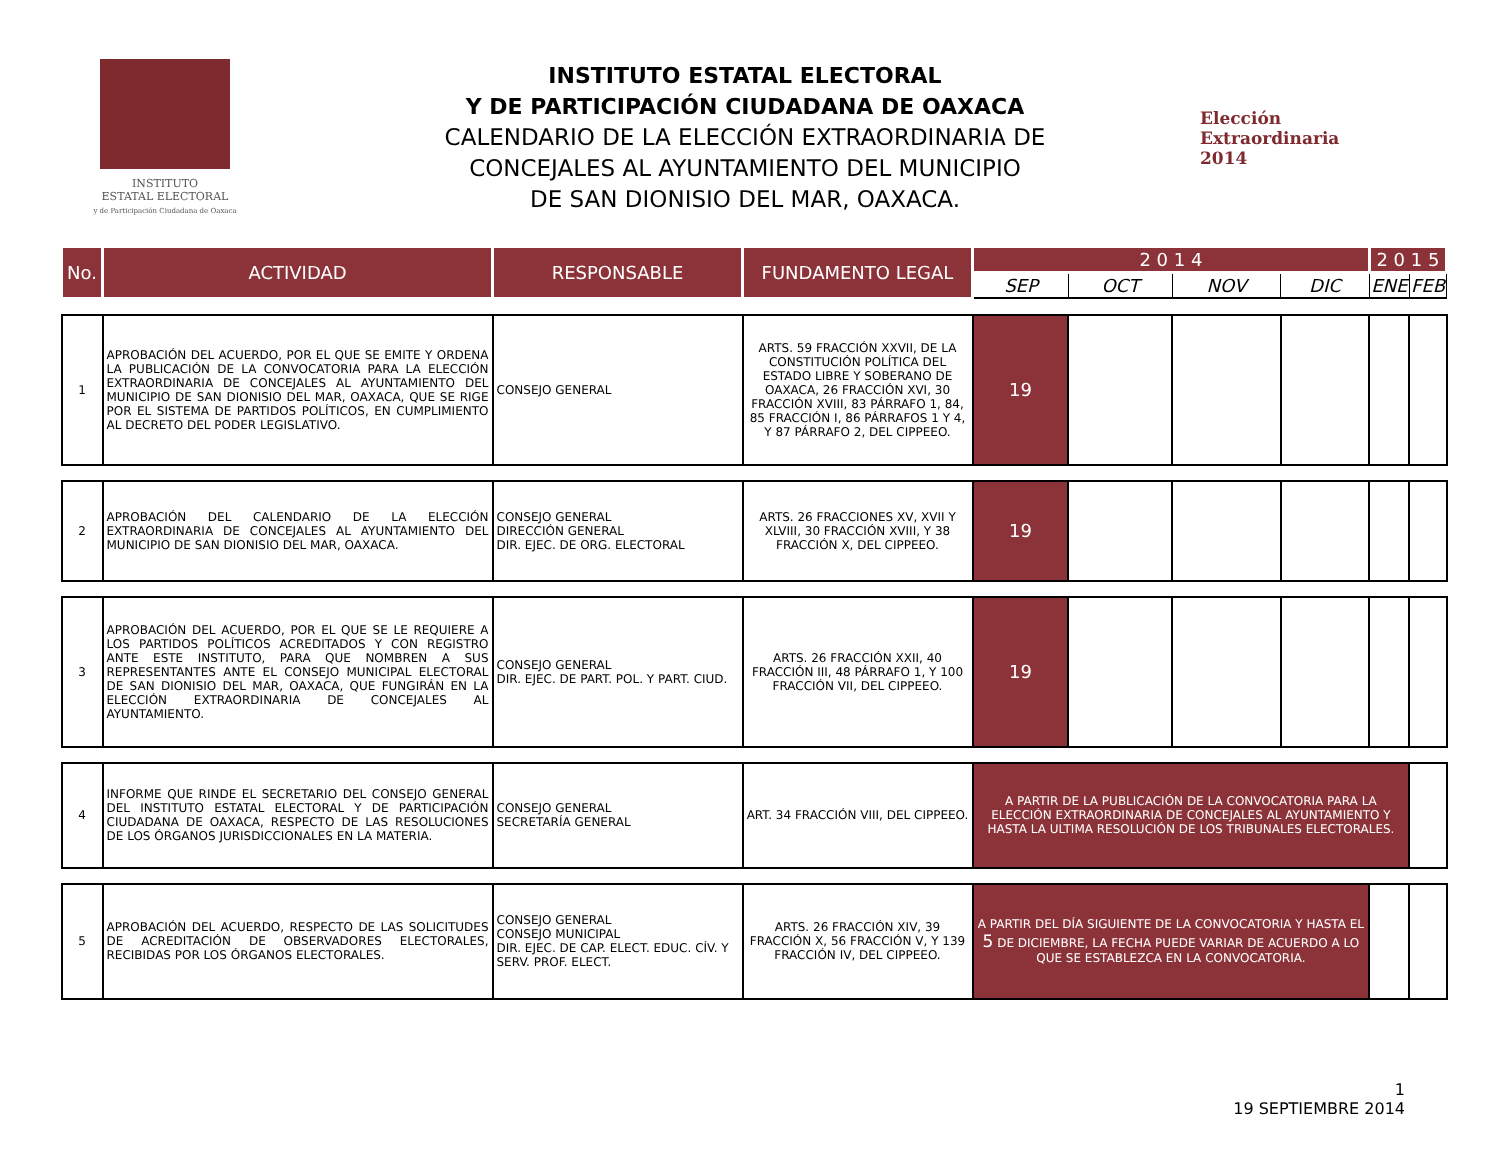INSTITUTO
ESTATAL ELECTORAL
y de Participación Ciudadana de Oaxaca
INSTITUTO ESTATAL ELECTORAL
Y DE PARTICIPACIÓN CIUDADANA DE OAXACA
CALENDARIO DE LA ELECCIÓN EXTRAORDINARIA DE
CONCEJALES AL AYUNTAMIENTO DEL MUNICIPIO
DE SAN DIONISIO DEL MAR, OAXACA.
Elección
Extraordinaria
2014
| No. | ACTIVIDAD | RESPONSABLE | FUNDAMENTO LEGAL | 2 0 1 4 | | | | 2 0 1 5 | |
| --- | --- | --- | --- | --- | --- | --- | --- | --- | --- |
| | | | | SEP | OCT | NOV | DIC | ENE | FEB |
| 1 | APROBACIÓN DEL ACUERDO, POR EL QUE SE EMITE Y ORDENA LA PUBLICACIÓN DE LA CONVOCATORIA PARA LA ELECCIÓN EXTRAORDINARIA DE CONCEJALES AL AYUNTAMIENTO DEL MUNICIPIO DE SAN DIONISIO DEL MAR, OAXACA, QUE SE RIGE POR EL SISTEMA DE PARTIDOS POLÍTICOS, EN CUMPLIMIENTO AL DECRETO DEL PODER LEGISLATIVO. | CONSEJO GENERAL | ARTS. 59 FRACCIÓN XXVII, DE LA CONSTITUCIÓN POLÍTICA DEL ESTADO LIBRE Y SOBERANO DE OAXACA, 26 FRACCIÓN XVI, 30 FRACCIÓN XVIII, 83 PÁRRAFO 1, 84, 85 FRACCIÓN I, 86 PÁRRAFOS 1 Y 4, Y 87 PÁRRAFO 2, DEL CIPPEEO. | 19 | | | | | |
| 2 | APROBACIÓN DEL CALENDARIO DE LA ELECCIÓN EXTRAORDINARIA DE CONCEJALES AL AYUNTAMIENTO DEL MUNICIPIO DE SAN DIONISIO DEL MAR, OAXACA. | CONSEJO GENERAL DIRECCIÓN GENERAL DIR. EJEC. DE ORG. ELECTORAL | ARTS. 26 FRACCIONES XV, XVII Y XLVIII, 30 FRACCIÓN XVIII, Y 38 FRACCIÓN X, DEL CIPPEEO. | 19 | | | | | |
| 3 | APROBACIÓN DEL ACUERDO, POR EL QUE SE LE REQUIERE A LOS PARTIDOS POLÍTICOS ACREDITADOS Y CON REGISTRO ANTE ESTE INSTITUTO, PARA QUE NOMBREN A SUS REPRESENTANTES ANTE EL CONSEJO MUNICIPAL ELECTORAL DE SAN DIONISIO DEL MAR, OAXACA, QUE FUNGIRÁN EN LA ELECCIÓN EXTRAORDINARIA DE CONCEJALES AL AYUNTAMIENTO. | CONSEJO GENERAL DIR. EJEC. DE PART. POL. Y PART. CIUD. | ARTS. 26 FRACCIÓN XXII, 40 FRACCIÓN III, 48 PÁRRAFO 1, Y 100 FRACCIÓN VII, DEL CIPPEEO. | 19 | | | | | |
| 4 | INFORME QUE RINDE EL SECRETARIO DEL CONSEJO GENERAL DEL INSTITUTO ESTATAL ELECTORAL Y DE PARTICIPACIÓN CIUDADANA DE OAXACA, RESPECTO DE LAS RESOLUCIONES DE LOS ÓRGANOS JURISDICCIONALES EN LA MATERIA. | CONSEJO GENERAL SECRETARÍA GENERAL | ART. 34 FRACCIÓN VIII, DEL CIPPEEO. | A PARTIR DE LA PUBLICACIÓN DE LA CONVOCATORIA PARA LA ELECCIÓN EXTRAORDINARIA DE CONCEJALES AL AYUNTAMIENTO Y HASTA LA ULTIMA RESOLUCIÓN DE LOS TRIBUNALES ELECTORALES. | | | | | |
| 5 | APROBACIÓN DEL ACUERDO, RESPECTO DE LAS SOLICITUDES DE ACREDITACIÓN DE OBSERVADORES ELECTORALES, RECIBIDAS POR LOS ÓRGANOS ELECTORALES. | CONSEJO GENERAL CONSEJO MUNICIPAL DIR. EJEC. DE CAP. ELECT. EDUC. CÍV. Y SERV. PROF. ELECT. | ARTS. 26 FRACCIÓN XIV, 39 FRACCIÓN X, 56 FRACCIÓN V, Y 139 FRACCIÓN IV, DEL CIPPEEO. | A PARTIR DEL DÍA SIGUIENTE DE LA CONVOCATORIA Y HASTA EL 5 DE DICIEMBRE, LA FECHA PUEDE VARIAR DE ACUERDO A LO QUE SE ESTABLEZCA EN LA CONVOCATORIA. | | | | | |
1
19 SEPTIEMBRE 2014